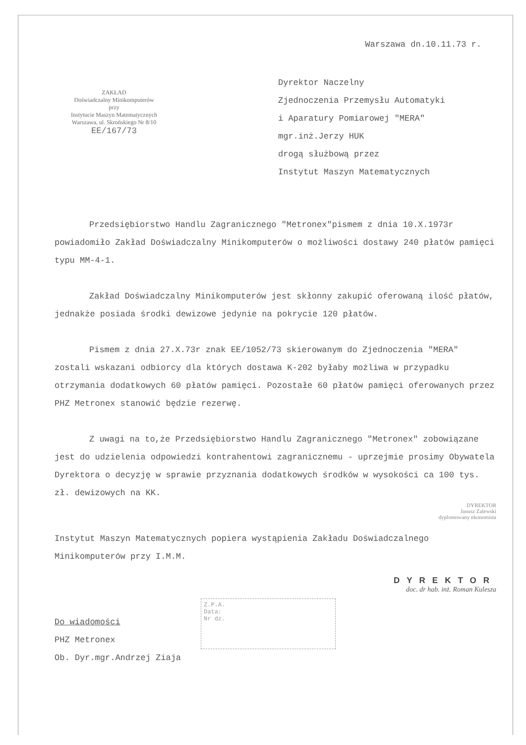Warszawa dn.10.11.73 r.
ZAKŁAD
Doświadczalny Minikomputerów
przy
Instytucie Maszyn Matematycznych
Warszawa, ul. Skrońskiego Nr 8/10
EE/167/73
Dyrektor Naczelny
Zjednoczenia Przemysłu Automatyki
i Aparatury Pomiarowej "MERA"
mgr.inż.Jerzy HUK
drogą służbową przez
Instytut Maszyn Matematycznych
Przedsiębiorstwo Handlu Zagranicznego "Metronex"pismem z dnia 10.X.1973r powiadomiło Zakład Doświadczalny Minikomputerów o możliwości dostawy 240 płatów pamięci typu MM-4-1.
Zakład Doświadczalny Minikomputerów jest skłonny zakupić oferowaną ilość płatów, jednakże posiada środki dewizowe jedynie na pokrycie 120 płatów.
Pismem z dnia 27.X.73r znak EE/1052/73 skierowanym do Zjednoczenia "MERA" zostali wskazani odbiorcy dla których dostawa K-202 byłaby możliwa w przypadku otrzymania dodatkowych 60 płatów pamięci. Pozostałe 60 płatów pamięci oferowanych przez PHZ Metronex stanowić będzie rezerwę.
Z uwagi na to,że Przedsiębiorstwo Handlu Zagranicznego "Metronex" zobowiązane jest do udzielenia odpowiedzi kontrahentowi zagranicznemu - uprzejmie prosimy Obywatela Dyrektora o decyzję w sprawie przyznania dodatkowych środków w wysokości ca 100 tys. zł. dewizowych na KK.
DYREKTOR
Janusz Zalewski
dyplomowany ekonomista
Instytut Maszyn Matematycznych popiera wystąpienia Zakładu Doświadczalnego Minikomputerów przy I.M.M.
DYREKTOR
doc. dr hab. inż. Roman Kulesza
Do wiadomości
PHZ Metronex
Ob. Dyr.mgr.Andrzej Ziaja
Z.P.A.
Data:
Nr dz.